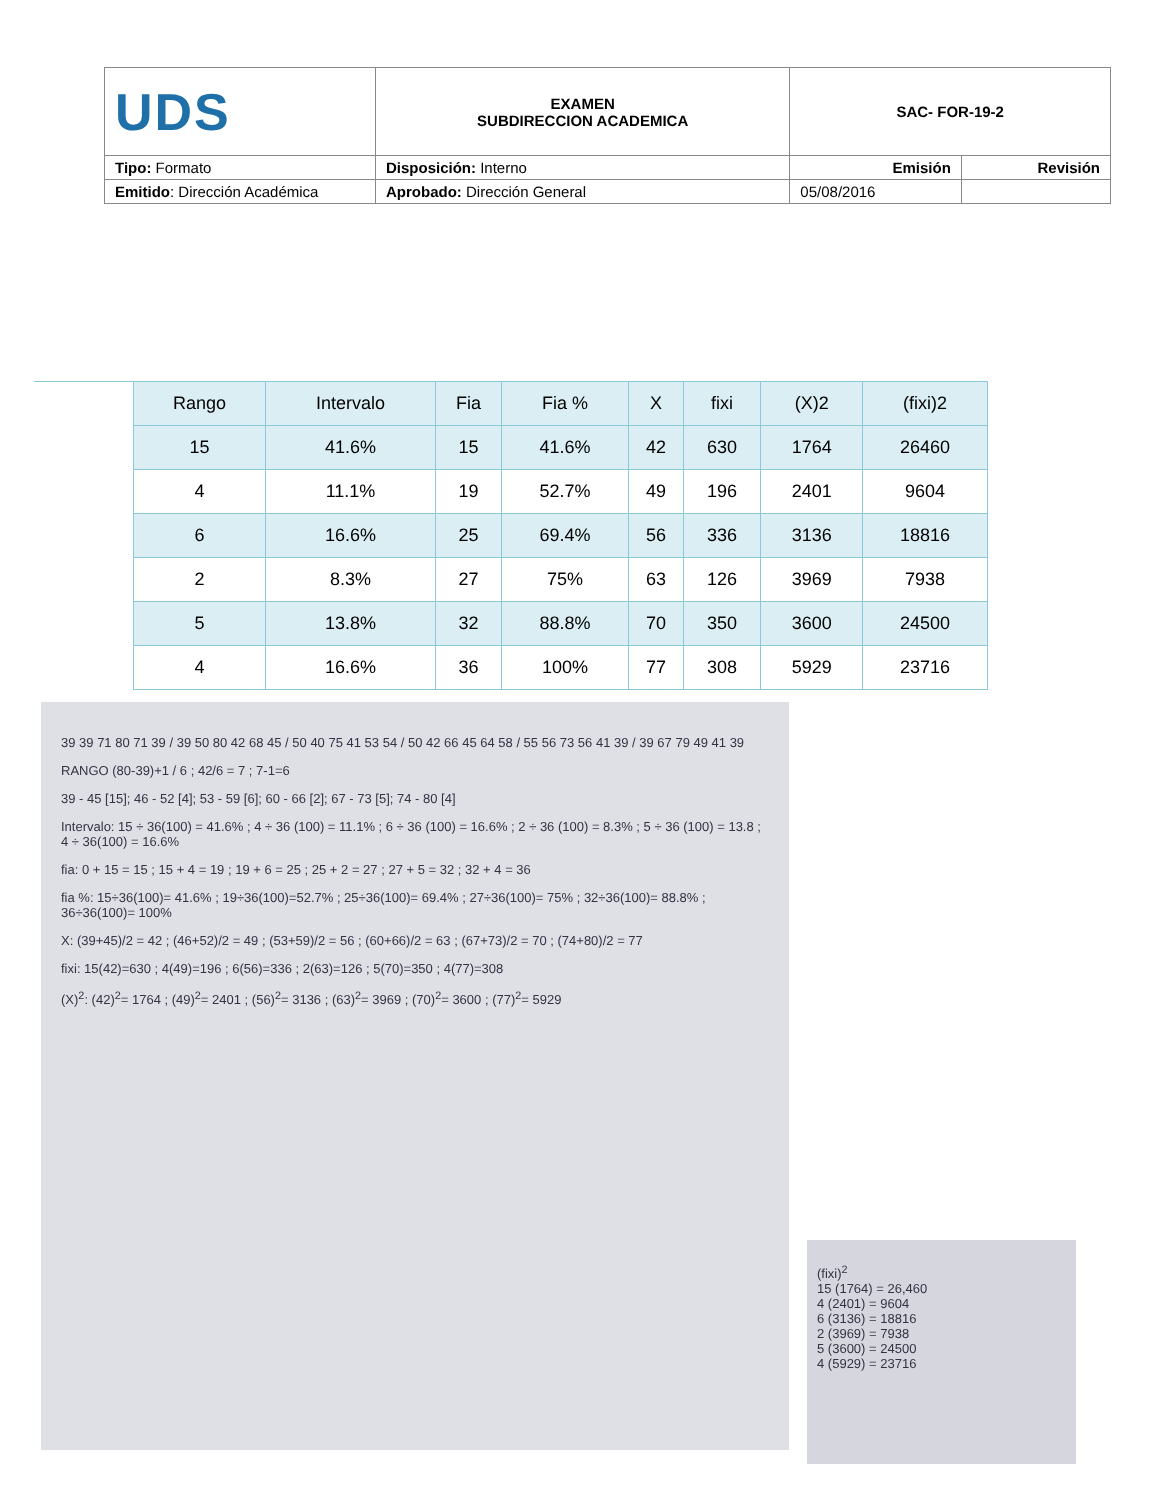| UDS | EXAMEN SUBDIRECCION ACADEMICA | SAC- FOR-19-2 | |
| Tipo: Formato | Disposición: Interno | Emisión | Revisión |
| Emitido : Dirección Académica | Aprobado: Dirección General | 05/08/2016 | |
| Rango | Intervalo | Fia | Fia % | X | fixi | (X)2 | (fixi)2 |
| --- | --- | --- | --- | --- | --- | --- | --- |
| 15 | 41.6% | 15 | 41.6% | 42 | 630 | 1764 | 26460 |
| 4 | 11.1% | 19 | 52.7% | 49 | 196 | 2401 | 9604 |
| 6 | 16.6% | 25 | 69.4% | 56 | 336 | 3136 | 18816 |
| 2 | 8.3% | 27 | 75% | 63 | 126 | 3969 | 7938 |
| 5 | 13.8% | 32 | 88.8% | 70 | 350 | 3600 | 24500 |
| 4 | 16.6% | 36 | 100% | 77 | 308 | 5929 | 23716 |
39 39 71 80 71 39 / 39 50 80 42 68 45 / 50 40 75 41 53 54 / 50 42 66 45 64 58 / 55 56 73 56 41 39 / 39 67 79 49 41 39
RANGO (80-39)+1 / 6 ; 42/6 = 7 ; 7-1=6
39 - 45 [15]; 46 - 52 [4]; 53 - 59 [6]; 60 - 66 [2]; 67 - 73 [5]; 74 - 80 [4]
Intervalo: 15 ÷ 36(100) = 41.6% ; 4 ÷ 36 (100) = 11.1% ; 6 ÷ 36 (100) = 16.6% ; 2 ÷ 36 (100) = 8.3% ; 5 ÷ 36 (100) = 13.8 ; 4 ÷ 36(100) = 16.6%
fia: 0 + 15 = 15 ; 15 + 4 = 19 ; 19 + 6 = 25 ; 25 + 2 = 27 ; 27 + 5 = 32 ; 32 + 4 = 36
fia %: 15÷36(100)= 41.6% ; 19÷36(100)=52.7% ; 25÷36(100)= 69.4% ; 27÷36(100)= 75% ; 32÷36(100)= 88.8% ; 36÷36(100)= 100%
X: (39+45)/2 = 42 ; (46+52)/2 = 49 ; (53+59)/2 = 56 ; (60+66)/2 = 63 ; (67+73)/2 = 70 ; (74+80)/2 = 77
fixi: 15(42)=630 ; 4(49)=196 ; 6(56)=336 ; 2(63)=126 ; 5(70)=350 ; 4(77)=308
(X)<sup>2</sup>: (42)<sup>2</sup>= 1764 ; (49)<sup>2</sup>= 2401 ; (56)<sup>2</sup>= 3136 ; (63)<sup>2</sup>= 3969 ; (70)<sup>2</sup>= 3600 ; (77)<sup>2</sup>= 5929
(fixi)<sup>2</sup>
15 (1764) = 26,460
4 (2401) = 9604
6 (3136) = 18816
2 (3969) = 7938
5 (3600) = 24500
4 (5929) = 23716